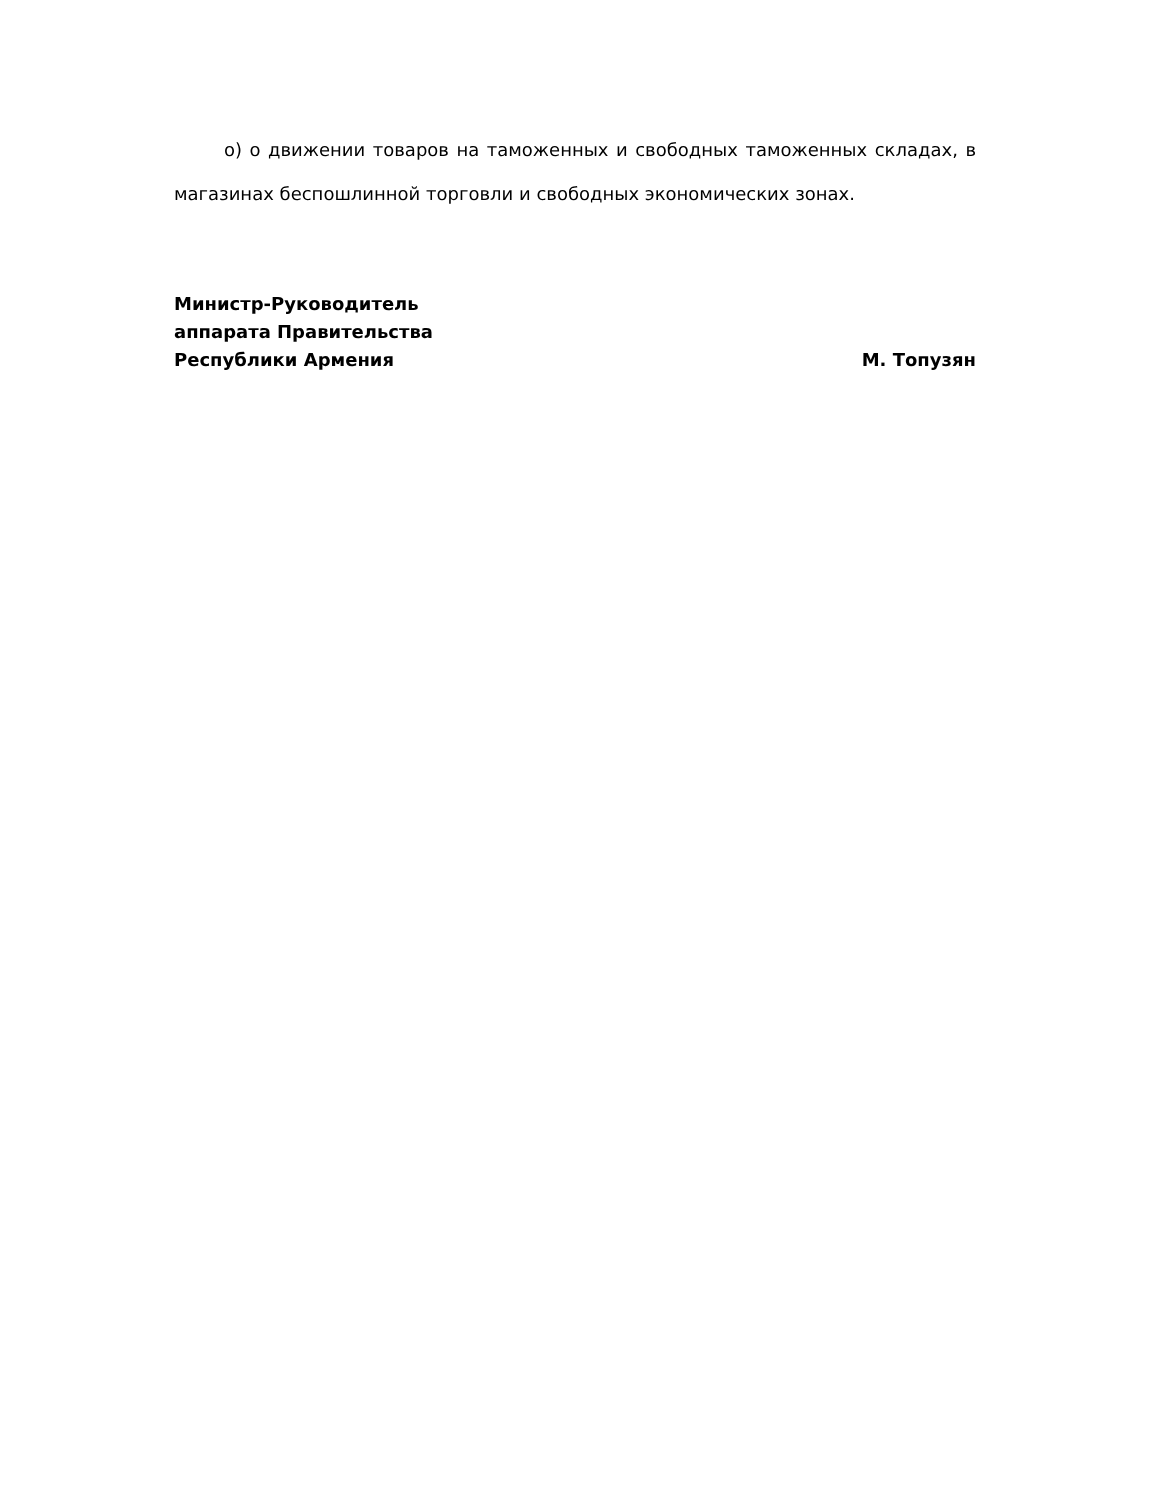о) о движении товаров на таможенных и свободных таможенных складах, в магазинах беспошлинной торговли и свободных экономических зонах.
Министр-Руководитель
аппарата Правительства
Республики Армения
М. Топузян